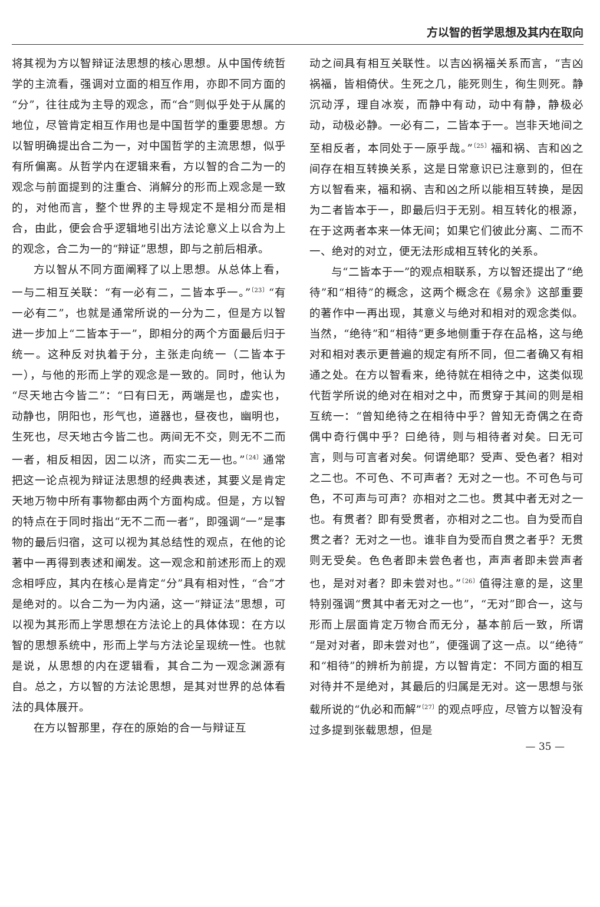方以智的哲学思想及其内在取向
将其视为方以智辩证法思想的核心思想。从中国传统哲学的主流看，强调对立面的相互作用，亦即不同方面的“分”，往往成为主导的观念，而“合”则似乎处于从属的地位，尽管肯定相互作用也是中国哲学的重要思想。方以智明确提出合二为一，对中国哲学的主流思想，似乎有所偏离。从哲学内在逻辑来看，方以智的合二为一的观念与前面提到的注重合、消解分的形而上观念是一致的，对他而言，整个世界的主导规定不是相分而是相合，由此，便会合乎逻辑地引出方法论意义上以合为上的观念，合二为一的“辩证”思想，即与之前后相承。
方以智从不同方面阐释了以上思想。从总体上看，一与二相互关联：“有一必有二，二皆本乎一。”<sup>〔23〕</sup>“有一必有二”，也就是通常所说的一分为二，但是方以智进一步加上“二皆本于一”，即相分的两个方面最后归于统一。这种反对执着于分，主张走向统一（二皆本于一），与他的形而上学的观念是一致的。同时，他认为“尽天地古今皆二”：“曰有曰无，两端是也，虚实也，动静也，阴阳也，形气也，道器也，昼夜也，幽明也，生死也，尽天地古今皆二也。两间无不交，则无不二而一者，相反相因，因二以济，而实二无一也。”<sup>〔24〕</sup>通常把这一论点视为辩证法思想的经典表述，其要义是肯定天地万物中所有事物都由两个方面构成。但是，方以智的特点在于同时指出“无不二而一者”，即强调“一”是事物的最后归宿，这可以视为其总结性的观点，在他的论著中一再得到表述和阐发。这一观念和前述形而上的观念相呼应，其内在核心是肯定“分”具有相对性，“合”才是绝对的。以合二为一为内涵，这一“辩证法”思想，可以视为其形而上学思想在方法论上的具体体现：在方以智的思想系统中，形而上学与方法论呈现统一性。也就是说，从思想的内在逻辑看，其合二为一观念渊源有自。总之，方以智的方法论思想，是其对世界的总体看法的具体展开。
在方以智那里，存在的原始的合一与辩证互
动之间具有相互关联性。以吉凶祸福关系而言，“吉凶祸福，皆相倚伏。生死之几，能死则生，徇生则死。静沉动浮，理自冰炭，而静中有动，动中有静，静极必动，动极必静。一必有二，二皆本于一。岂非天地间之至相反者，本同处于一原乎哉。”<sup>〔25〕</sup>福和祸、吉和凶之间存在相互转换关系，这是日常意识已注意到的，但在方以智看来，福和祸、吉和凶之所以能相互转换，是因为二者皆本于一，即最后归于无别。相互转化的根源，在于这两者本来一体无间；如果它们彼此分离、二而不一、绝对的对立，便无法形成相互转化的关系。
与“二皆本于一”的观点相联系，方以智还提出了“绝待”和“相待”的概念，这两个概念在《易余》这部重要的著作中一再出现，其意义与绝对和相对的观念类似。当然，“绝待”和“相待”更多地侧重于存在品格，这与绝对和相对表示更普遍的规定有所不同，但二者确又有相通之处。在方以智看来，绝待就在相待之中，这类似现代哲学所说的绝对在相对之中，而贯穿于其间的则是相互统一：“曾知绝待之在相待中乎？曾知无奇偶之在奇偶中奇行偶中乎？曰绝待，则与相待者对矣。曰无可言，则与可言者对矣。何谓绝耶？受声、受色者？相对之二也。不可色、不可声者？无对之一也。不可色与可色，不可声与可声？亦相对之二也。贯其中者无对之一也。有贯者？即有受贯者，亦相对之二也。自为受而自贯之者？无对之一也。谁非自为受而自贯之者乎？无贯则无受矣。色色者即未尝色者也，声声者即未尝声者也，是对对者？即未尝对也。”<sup>〔26〕</sup>值得注意的是，这里特别强调“贯其中者无对之一也”，“无对”即合一，这与形而上层面肯定万物合而无分，基本前后一致，所谓“是对对者，即未尝对也”，便强调了这一点。以“绝待”和“相待”的辨析为前提，方以智肯定：不同方面的相互对待并不是绝对，其最后的归属是无对。这一思想与张载所说的“仇必和而解”<sup>〔27〕</sup>的观点呼应，尽管方以智没有过多提到张载思想，但是
— 35 —